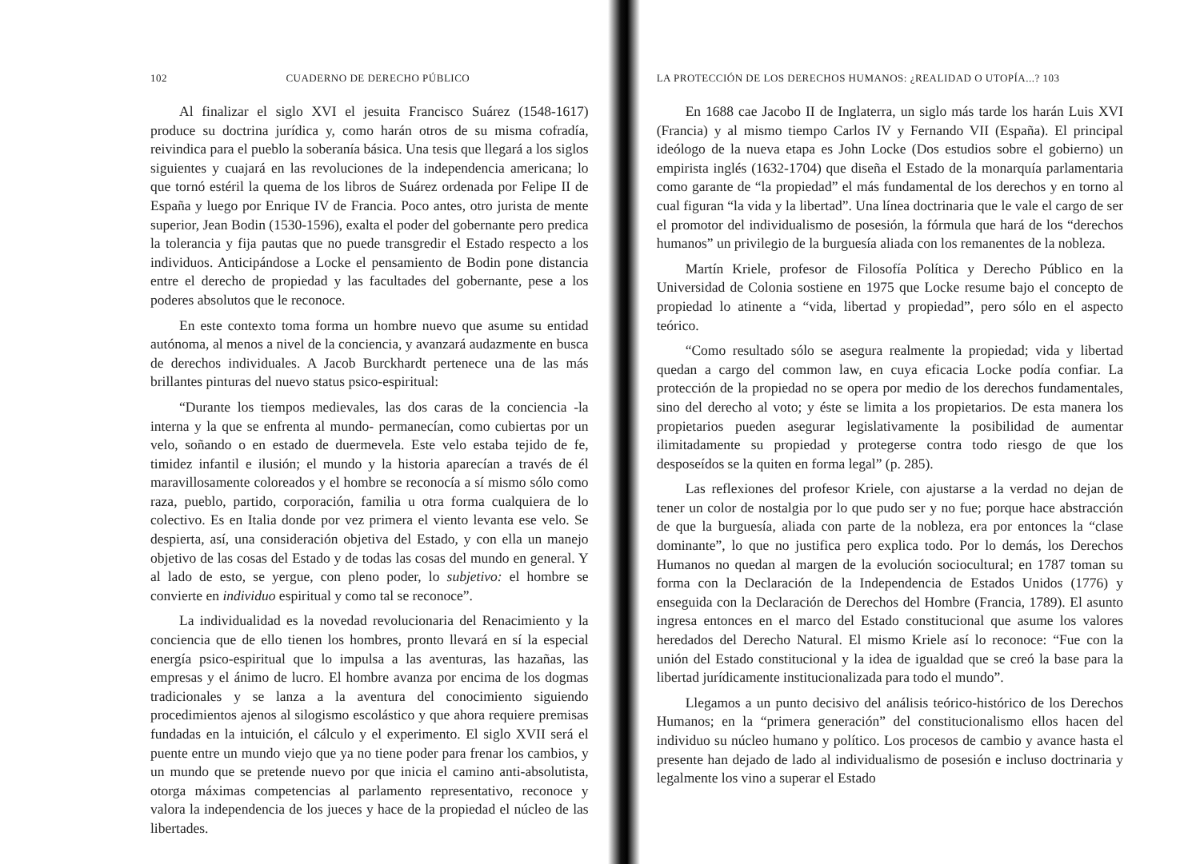102 CUADERNO DE DERECHO PÚBLICO
Al finalizar el siglo XVI el jesuita Francisco Suárez (1548-1617) produce su doctrina jurídica y, como harán otros de su misma cofradía, reivindica para el pueblo la soberanía básica. Una tesis que llegará a los siglos siguientes y cuajará en las revoluciones de la independencia americana; lo que tornó estéril la quema de los libros de Suárez ordenada por Felipe II de España y luego por Enrique IV de Francia. Poco antes, otro jurista de mente superior, Jean Bodin (1530-1596), exalta el poder del gobernante pero predica la tolerancia y fija pautas que no puede transgredir el Estado respecto a los individuos. Anticipándose a Locke el pensamiento de Bodin pone distancia entre el derecho de propiedad y las facultades del gobernante, pese a los poderes absolutos que le reconoce.
En este contexto toma forma un hombre nuevo que asume su entidad autónoma, al menos a nivel de la conciencia, y avanzará audazmente en busca de derechos individuales. A Jacob Burckhardt pertenece una de las más brillantes pinturas del nuevo status psico-espiritual:
“Durante los tiempos medievales, las dos caras de la conciencia -la interna y la que se enfrenta al mundo- permanecían, como cubiertas por un velo, soñando o en estado de duermevela. Este velo estaba tejido de fe, timidez infantil e ilusión; el mundo y la historia aparecían a través de él maravillosamente coloreados y el hombre se reconocía a sí mismo sólo como raza, pueblo, partido, corporación, familia u otra forma cualquiera de lo colectivo. Es en Italia donde por vez primera el viento levanta ese velo. Se despierta, así, una consideración objetiva del Estado, y con ella un manejo objetivo de las cosas del Estado y de todas las cosas del mundo en general. Y al lado de esto, se yergue, con pleno poder, lo subjetivo: el hombre se convierte en individuo espiritual y como tal se reconoce”.
La individualidad es la novedad revolucionaria del Renacimiento y la conciencia que de ello tienen los hombres, pronto llevará en sí la especial energía psico-espiritual que lo impulsa a las aventuras, las hazañas, las empresas y el ánimo de lucro. El hombre avanza por encima de los dogmas tradicionales y se lanza a la aventura del conocimiento siguiendo procedimientos ajenos al silogismo escolástico y que ahora requiere premisas fundadas en la intuición, el cálculo y el experimento. El siglo XVII será el puente entre un mundo viejo que ya no tiene poder para frenar los cambios, y un mundo que se pretende nuevo por que inicia el camino anti-absolutista, otorga máximas competencias al parlamento representativo, reconoce y valora la independencia de los jueces y hace de la propiedad el núcleo de las libertades.
LA PROTECCIÓN DE LOS DERECHOS HUMANOS: ¿REALIDAD O UTOPÍA...? 103
En 1688 cae Jacobo II de Inglaterra, un siglo más tarde los harán Luis XVI (Francia) y al mismo tiempo Carlos IV y Fernando VII (España). El principal ideólogo de la nueva etapa es John Locke (Dos estudios sobre el gobierno) un empirista inglés (1632-1704) que diseña el Estado de la monarquía parlamentaria como garante de “la propiedad” el más fundamental de los derechos y en torno al cual figuran “la vida y la libertad”. Una línea doctrinaria que le vale el cargo de ser el promotor del individualismo de posesión, la fórmula que hará de los “derechos humanos” un privilegio de la burguesía aliada con los remanentes de la nobleza.
Martín Kriele, profesor de Filosofía Política y Derecho Público en la Universidad de Colonia sostiene en 1975 que Locke resume bajo el concepto de propiedad lo atinente a “vida, libertad y propiedad”, pero sólo en el aspecto teórico.
“Como resultado sólo se asegura realmente la propiedad; vida y libertad quedan a cargo del common law, en cuya eficacia Locke podía confiar. La protección de la propiedad no se opera por medio de los derechos fundamentales, sino del derecho al voto; y éste se limita a los propietarios. De esta manera los propietarios pueden asegurar legislativamente la posibilidad de aumentar ilimitadamente su propiedad y protegerse contra todo riesgo de que los desposeídos se la quiten en forma legal” (p. 285).
Las reflexiones del profesor Kriele, con ajustarse a la verdad no dejan de tener un color de nostalgia por lo que pudo ser y no fue; porque hace abstracción de que la burguesía, aliada con parte de la nobleza, era por entonces la “clase dominante”, lo que no justifica pero explica todo. Por lo demás, los Derechos Humanos no quedan al margen de la evolución sociocultural; en 1787 toman su forma con la Declaración de la Independencia de Estados Unidos (1776) y enseguida con la Declaración de Derechos del Hombre (Francia, 1789). El asunto ingresa entonces en el marco del Estado constitucional que asume los valores heredados del Derecho Natural. El mismo Kriele así lo reconoce: “Fue con la unión del Estado constitucional y la idea de igualdad que se creó la base para la libertad jurídicamente institucionalizada para todo el mundo”.
Llegamos a un punto decisivo del análisis teórico-histórico de los Derechos Humanos; en la “primera generación” del constitucionalismo ellos hacen del individuo su núcleo humano y político. Los procesos de cambio y avance hasta el presente han dejado de lado al individualismo de posesión e incluso doctrinaria y legalmente los vino a superar el Estado